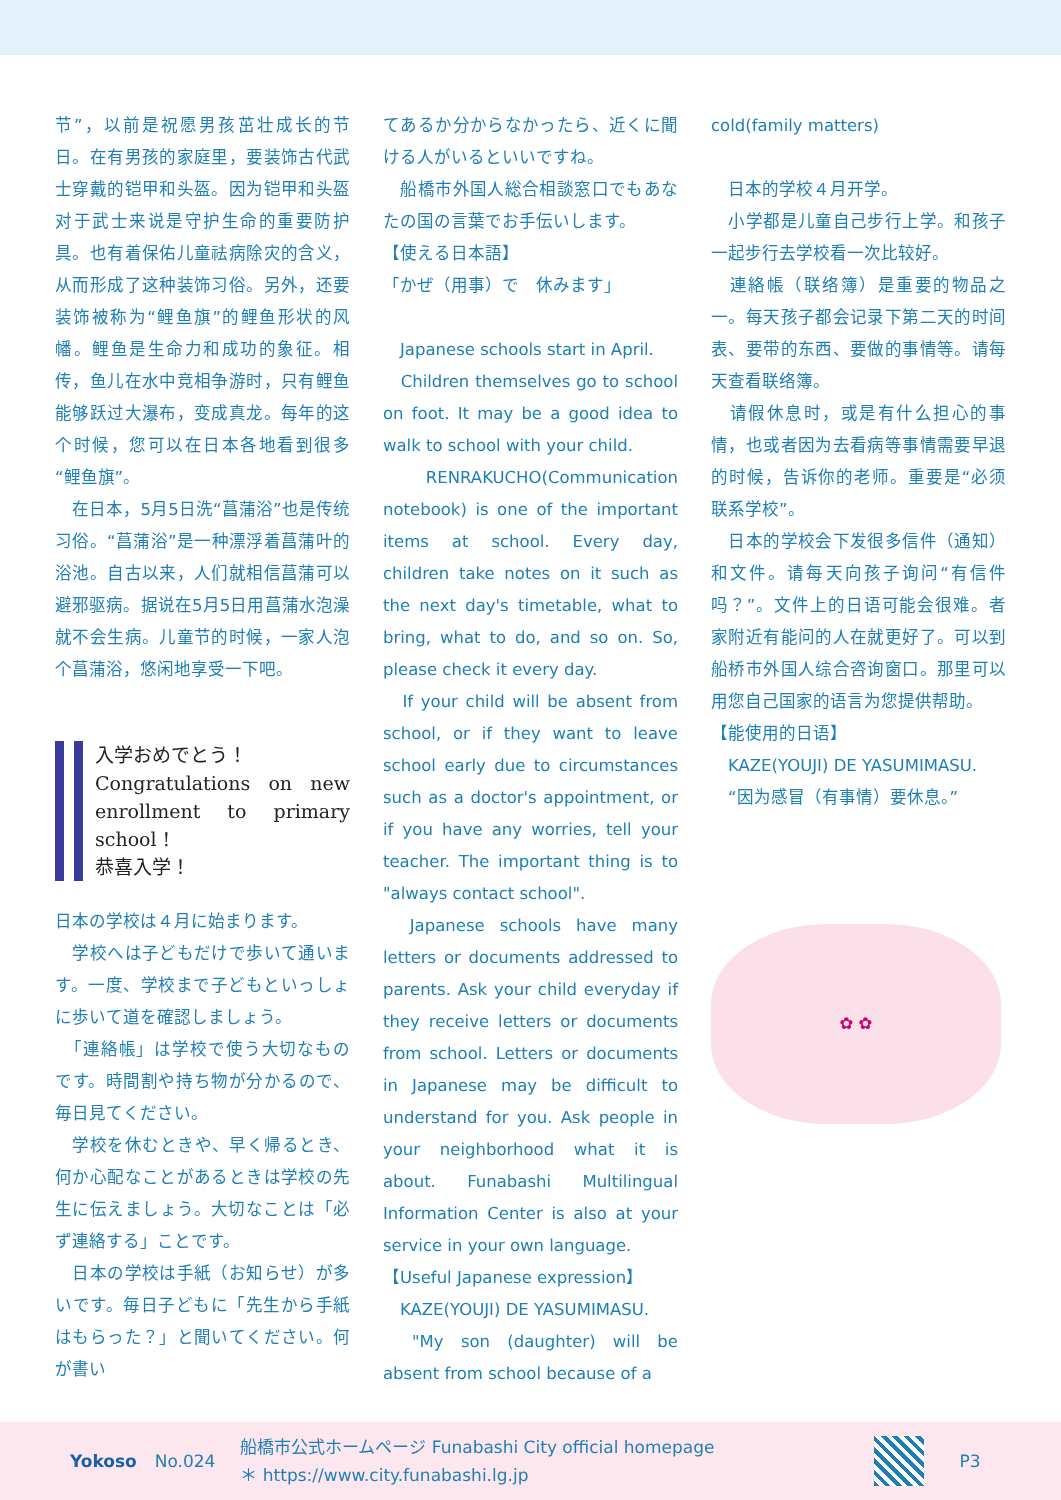节”，以前是祝愿男孩茁壮成长的节日。在有男孩的家庭里，要装饰古代武士穿戴的铠甲和头盔。因为铠甲和头盔对于武士来说是守护生命的重要防护具。也有着保佑儿童祛病除灾的含义，从而形成了这种装饰习俗。另外，还要装饰被称为“鲤鱼旗”的鲤鱼形状的风幡。鲤鱼是生命力和成功的象征。相传，鱼儿在水中竞相争游时，只有鲤鱼能够跃过大瀑布，变成真龙。每年的这个时候，您可以在日本各地看到很多“鲤鱼旗”。
　在日本，5月5日洗“菖蒲浴”也是传统习俗。“菖蒲浴”是一种漂浮着菖蒲叶的浴池。自古以来，人们就相信菖蒲可以避邪驱病。据说在5月5日用菖蒲水泡澡就不会生病。儿童节的时候，一家人泡个菖蒲浴，悠闲地享受一下吧。
入学おめでとう！
Congratulations on new enrollment to primary school !
恭喜入学！
日本の学校は４月に始まります。
　学校へは子どもだけで歩いて通います。一度、学校まで子どもといっしょに歩いて道を確認しましょう。
　「連絡帳」は学校で使う大切なものです。時間割や持ち物が分かるので、毎日見てください。
　学校を休むときや、早く帰るとき、何か心配なことがあるときは学校の先生に伝えましょう。大切なことは「必ず連絡する」ことです。
　日本の学校は手紙（お知らせ）が多いです。毎日子どもに「先生から手紙はもらった？」と聞いてください。何が書い
てあるか分からなかったら、近くに聞ける人がいるといいですね。
　船橋市外国人総合相談窓口でもあなたの国の言葉でお手伝いします。
【使える日本語】
「かぜ（用事）で　休みます」
　Japanese schools start in April.
　Children themselves go to school on foot. It may be a good idea to walk to school with your child.
　RENRAKUCHO(Communication notebook) is one of the important items at school. Every day, children take notes on it such as the next day's timetable, what to bring, what to do, and so on. So, please check it every day.
　If your child will be absent from school, or if they want to leave school early due to circumstances such as a doctor's appointment, or if you have any worries, tell your teacher. The important thing is to "always contact school".
　Japanese schools have many letters or documents addressed to parents. Ask your child everyday if they receive letters or documents from school. Letters or documents in Japanese may be difficult to understand for you. Ask people in your neighborhood what it is about. Funabashi Multilingual Information Center is also at your service in your own language.
【Useful Japanese expression】
　KAZE(YOUJI) DE YASUMIMASU.
　"My son (daughter) will be absent from school because of a
cold(family matters)
　日本的学校４月开学。
　小学都是儿童自己步行上学。和孩子一起步行去学校看一次比较好。
　連絡帳（联络簿）是重要的物品之一。每天孩子都会记录下第二天的时间表、要带的东西、要做的事情等。请每天查看联络簿。
　请假休息时，或是有什么担心的事情，也或者因为去看病等事情需要早退的时候，告诉你的老师。重要是“必须联系学校”。
　日本的学校会下发很多信件（通知）和文件。请每天向孩子询问“有信件吗？”。文件上的日语可能会很难。者家附近有能问的人在就更好了。可以到船桥市外国人综合咨询窗口。那里可以用您自己国家的语言为您提供帮助。
【能使用的日语】
　KAZE(YOUJI) DE YASUMIMASU.
　“因为感冒（有事情）要休息。”
✿ ✿
Yokoso No.024 船橋市公式ホームページ Funabashi City official homepage
＊ https://www.city.funabashi.lg.jp
P3